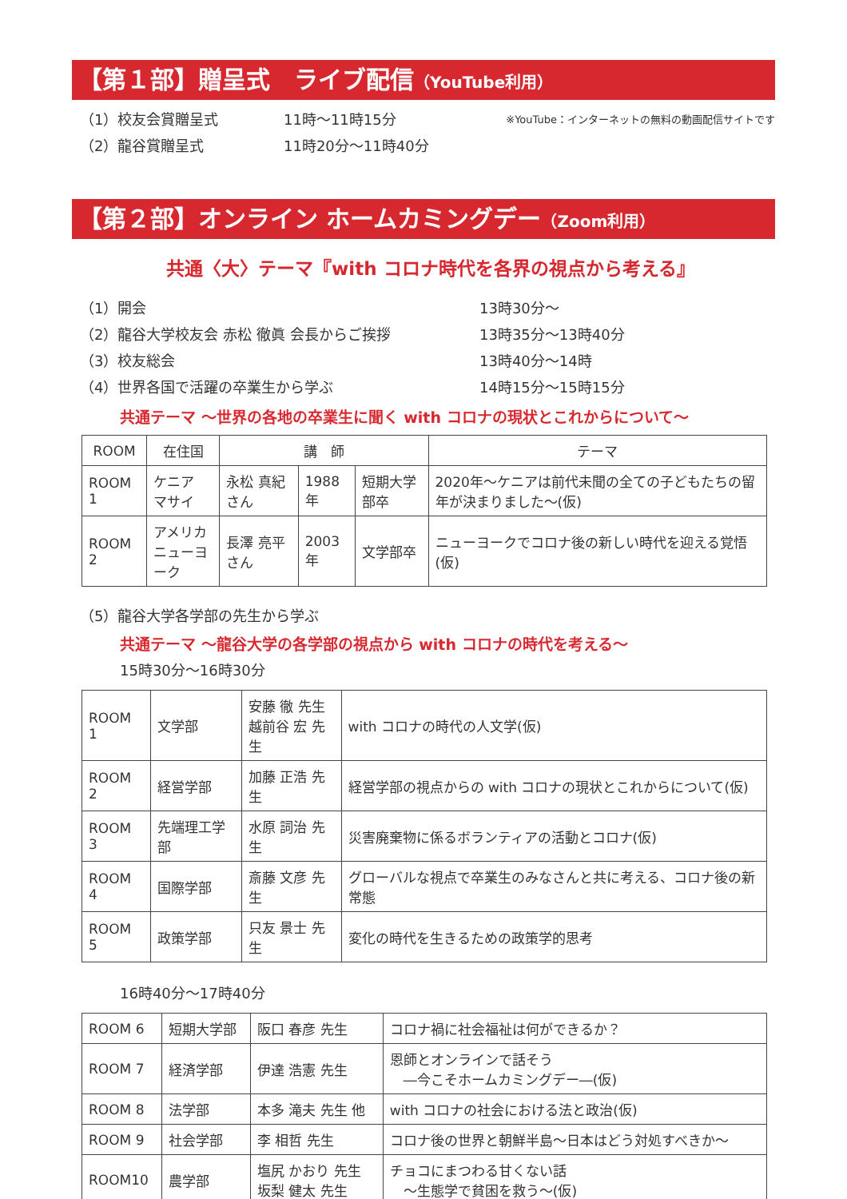【第１部】贈呈式　ライブ配信（YouTube利用）
（1）校友会賞贈呈式 11時～11時15分 ※YouTube：インターネットの無料の動画配信サイトです
（2）龍谷賞贈呈式 11時20分～11時40分
【第２部】オンライン ホームカミングデー（Zoom利用）
共通〈大〉テーマ『with コロナ時代を各界の視点から考える』
（1）開会 13時30分～
（2）龍谷大学校友会 赤松 徹眞 会長からご挨拶 13時35分～13時40分
（3）校友総会 13時40分～14時
（4）世界各国で活躍の卒業生から学ぶ 14時15分～15時15分
共通テーマ ～世界の各地の卒業生に聞く with コロナの現状とこれからについて～
| ROOM | 在住国 | 講 師 | | | テーマ |
| --- | --- | --- | --- | --- | --- |
| ROOM 1 | ケニア マサイ | 永松 真紀 さん | 1988年 | 短期大学部卒 | 2020年～ケニアは前代未聞の全ての子どもたちの留年が決まりました～(仮) |
| ROOM 2 | アメリカ ニューヨーク | 長澤 亮平 さん | 2003年 | 文学部卒 | ニューヨークでコロナ後の新しい時代を迎える覚悟(仮) |
（5）龍谷大学各学部の先生から学ぶ
共通テーマ ～龍谷大学の各学部の視点から with コロナの時代を考える～
15時30分～16時30分
| ROOM 1 | 文学部 | 安藤 徹 先生 越前谷 宏 先生 | with コロナの時代の人文学(仮) |
| ROOM 2 | 経営学部 | 加藤 正浩 先生 | 経営学部の視点からの with コロナの現状とこれからについて(仮) |
| ROOM 3 | 先端理工学部 | 水原 詞治 先生 | 災害廃棄物に係るボランティアの活動とコロナ(仮) |
| ROOM 4 | 国際学部 | 斎藤 文彦 先生 | グローバルな視点で卒業生のみなさんと共に考える、コロナ後の新常態 |
| ROOM 5 | 政策学部 | 只友 景士 先生 | 変化の時代を生きるための政策学的思考 |
16時40分～17時40分
| ROOM 6 | 短期大学部 | 阪口 春彦 先生 | コロナ禍に社会福祉は何ができるか？ |
| ROOM 7 | 経済学部 | 伊達 浩憲 先生 | 恩師とオンラインで話そう ―今こそホームカミングデー―(仮) |
| ROOM 8 | 法学部 | 本多 滝夫 先生 他 | with コロナの社会における法と政治(仮) |
| ROOM 9 | 社会学部 | 李 相哲 先生 | コロナ後の世界と朝鮮半島～日本はどう対処すべきか～ |
| ROOM10 | 農学部 | 塩尻 かおり 先生 坂梨 健太 先生 | チョコにまつわる甘くない話 ～生態学で貧困を救う～(仮) |